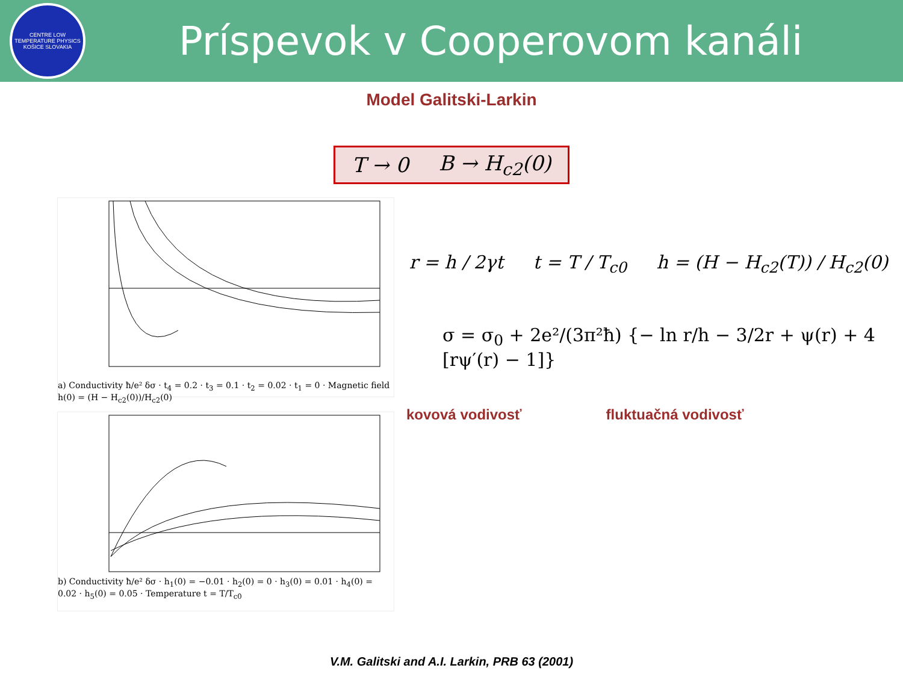CENTRE LOW TEMPERATURE PHYSICS
KOŠICE SLOVAKIA
Príspevok v Cooperovom kanáli
Model Galitski-Larkin
T → 0 B → H<sub>c2</sub>(0)
a) Conductivity ħ/e² δσ · t<sub>4</sub> = 0.2 · t<sub>3</sub> = 0.1 · t<sub>2</sub> = 0.02 · t<sub>1</sub> = 0 · Magnetic field h(0) = (H − H<sub>c2</sub>(0))/H<sub>c2</sub>(0)
b) Conductivity ħ/e² δσ · h<sub>1</sub>(0) = −0.01 · h<sub>2</sub>(0) = 0 · h<sub>3</sub>(0) = 0.01 · h<sub>4</sub>(0) = 0.02 · h<sub>5</sub>(0) = 0.05 · Temperature t = T/T<sub>c0</sub>
r = h / 2γt t = T / T<sub>c0</sub> h = (H − H<sub>c2</sub>(T)) / H<sub>c2</sub>(0)
σ = σ<sub>0</sub> + 2e²/(3π²ħ) {− ln r/h − 3/2r + ψ(r) + 4 [rψ′(r) − 1]}
kovová vodivosť fluktuačná vodivosť
V.M. Galitski and A.I. Larkin, PRB 63 (2001)